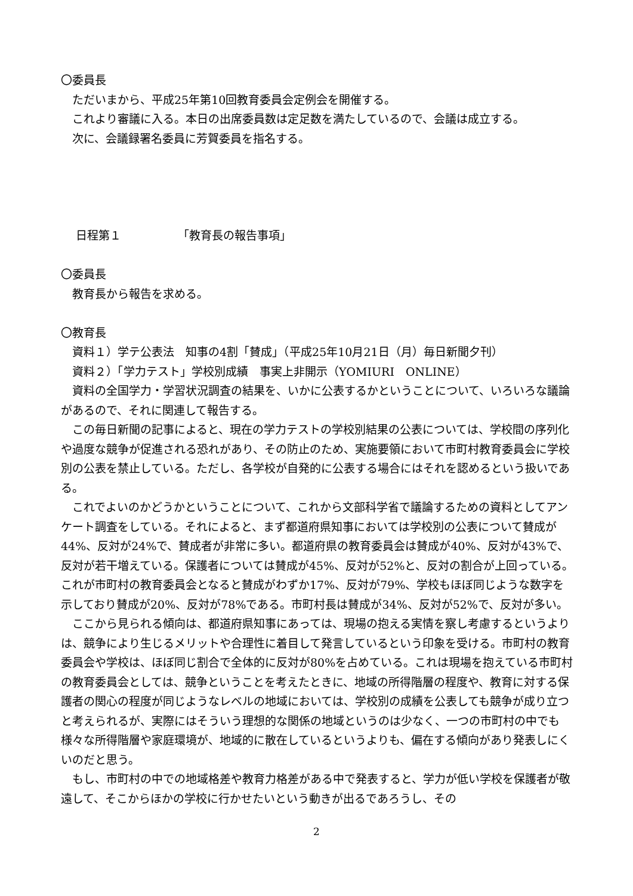〇委員長
ただいまから、平成25年第10回教育委員会定例会を開催する。
これより審議に入る。本日の出席委員数は定足数を満たしているので、会議は成立する。
次に、会議録署名委員に芳賀委員を指名する。
日程第１ 「教育長の報告事項」
〇委員長
教育長から報告を求める。
〇教育長
資料１）学テ公表法　知事の4割「賛成」（平成25年10月21日（月）毎日新聞夕刊）
資料２）「学力テスト」学校別成績　事実上非開示（YOMIURI　ONLINE）
資料の全国学力・学習状況調査の結果を、いかに公表するかということについて、いろいろな議論があるので、それに関連して報告する。
この毎日新聞の記事によると、現在の学力テストの学校別結果の公表については、学校間の序列化や過度な競争が促進される恐れがあり、その防止のため、実施要領において市町村教育委員会に学校別の公表を禁止している。ただし、各学校が自発的に公表する場合にはそれを認めるという扱いである。
これでよいのかどうかということについて、これから文部科学省で議論するための資料としてアンケート調査をしている。それによると、まず都道府県知事においては学校別の公表について賛成が44%、反対が24%で、賛成者が非常に多い。都道府県の教育委員会は賛成が40%、反対が43%で、反対が若干増えている。保護者については賛成が45%、反対が52%と、反対の割合が上回っている。これが市町村の教育委員会となると賛成がわずか17%、反対が79%、学校もほぼ同じような数字を示しており賛成が20%、反対が78%である。市町村長は賛成が34%、反対が52%で、反対が多い。
ここから見られる傾向は、都道府県知事にあっては、現場の抱える実情を察し考慮するというよりは、競争により生じるメリットや合理性に着目して発言しているという印象を受ける。市町村の教育委員会や学校は、ほぼ同じ割合で全体的に反対が80%を占めている。これは現場を抱えている市町村の教育委員会としては、競争ということを考えたときに、地域の所得階層の程度や、教育に対する保護者の関心の程度が同じようなレベルの地域においては、学校別の成績を公表しても競争が成り立つと考えられるが、実際にはそういう理想的な関係の地域というのは少なく、一つの市町村の中でも様々な所得階層や家庭環境が、地域的に散在しているというよりも、偏在する傾向があり発表しにくいのだと思う。
もし、市町村の中での地域格差や教育力格差がある中で発表すると、学力が低い学校を保護者が敬遠して、そこからほかの学校に行かせたいという動きが出るであろうし、その
2